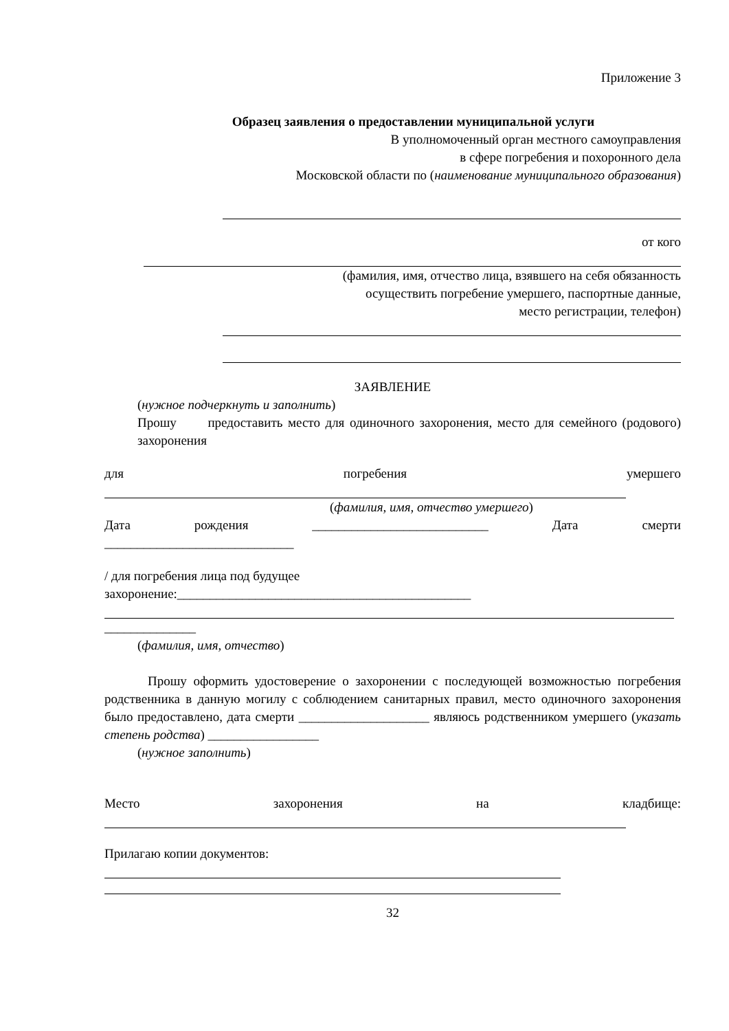Приложение 3
Образец заявления о предоставлении муниципальной услуги
В уполномоченный орган местного самоуправления
в сфере погребения и похоронного дела
Московской области по (наименование муниципального образования)
от кого
(фамилия, имя, отчество лица, взявшего на себя обязанность
осуществить погребение умершего, паспортные данные,
место регистрации, телефон)
ЗАЯВЛЕНИЕ
(нужное подчеркнуть и заполнить)
Прошу предоставить место для одиночного захоронения, место для семейного (родового) захоронения
для погребения умершего
(фамилия, имя, отчество умершего)
Дата рождения ___________________________ Дата смерти
_____________________________
/ для погребения лица под будущее
захоронение:_____________________________________________
______________
(фамилия, имя, отчество)
Прошу оформить удостоверение о захоронении с последующей возможностью погребения родственника в данную могилу с соблюдением санитарных правил, место одиночного захоронения было предоставлено, дата смерти ____________________ являюсь родственником умершего (указать степень родства) _________________
(нужное заполнить)
Место захоронения на кладбище:
Прилагаю копии документов:
32